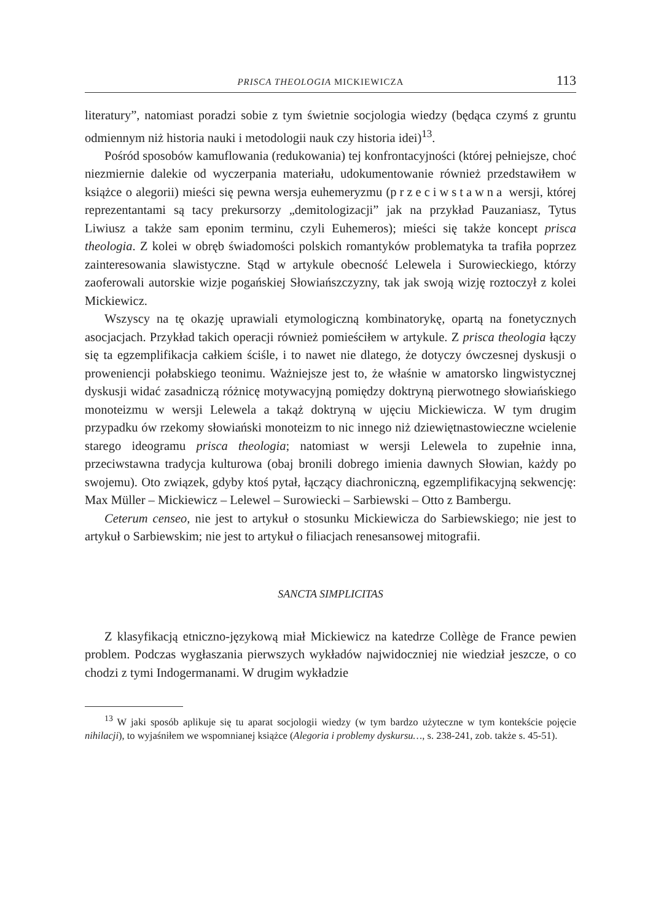PRISCA THEOLOGIA MICKIEWICZA 113
literatury”, natomiast poradzi sobie z tym świetnie socjologia wiedzy (będąca czymś z gruntu odmiennym niż historia nauki i metodologii nauk czy historia idei)<sup>13</sup>.
Pośród sposobów kamuflowania (redukowania) tej konfrontacyjności (której pełniejsze, choć niezmiernie dalekie od wyczerpania materiału, udokumentowanie również przedstawiłem w książce o alegorii) mieści się pewna wersja euhemeryzmu (przeciwstawna wersji, której reprezentantami są tacy prekursorzy „demitologizacji” jak na przykład Pauzaniasz, Tytus Liwiusz a także sam eponim terminu, czyli Euhemeros); mieści się także koncept prisca theologia. Z kolei w obręb świadomości polskich romantyków problematyka ta trafiła poprzez zainteresowania slawistyczne. Stąd w artykule obecność Lelewela i Surowieckiego, którzy zaoferowali autorskie wizje pogańskiej Słowiańszczyzny, tak jak swoją wizję roztoczył z kolei Mickiewicz.
Wszyscy na tę okazję uprawiali etymologiczną kombinatorykę, opartą na fonetycznych asocjacjach. Przykład takich operacji również pomieściłem w artykule. Z prisca theologia łączy się ta egzemplifikacja całkiem ściśle, i to nawet nie dlatego, że dotyczy ówczesnej dyskusji o proweniencji połabskiego teonimu. Ważniejsze jest to, że właśnie w amatorsko lingwistycznej dyskusji widać zasadniczą różnicę motywacyjną pomiędzy doktryną pierwotnego słowiańskiego monoteizmu w wersji Lelewela a takąż doktryną w ujęciu Mickiewicza. W tym drugim przypadku ów rzekomy słowiański monoteizm to nic innego niż dziewiętnastowieczne wcielenie starego ideogramu prisca theologia; natomiast w wersji Lelewela to zupełnie inna, przeciwstawna tradycja kulturowa (obaj bronili dobrego imienia dawnych Słowian, każdy po swojemu). Oto związek, gdyby ktoś pytał, łączący diachroniczną, egzemplifikacyjną sekwencję: Max Müller – Mickiewicz – Lelewel – Surowiecki – Sarbiewski – Otto z Bambergu.
Ceterum censeo, nie jest to artykuł o stosunku Mickiewicza do Sarbiewskiego; nie jest to artykuł o Sarbiewskim; nie jest to artykuł o filiacjach renesansowej mitografii.
SANCTA SIMPLICITAS
Z klasyfikacją etniczno-językową miał Mickiewicz na katedrze Collège de France pewien problem. Podczas wygłaszania pierwszych wykładów najwidoczniej nie wiedział jeszcze, o co chodzi z tymi Indogermanami. W drugim wykładzie
<sup>13</sup> W jaki sposób aplikuje się tu aparat socjologii wiedzy (w tym bardzo użyteczne w tym kontekście pojęcie nihilacji), to wyjaśniłem we wspomnianej książce (Alegoria i problemy dyskursu…, s. 238-241, zob. także s. 45-51).